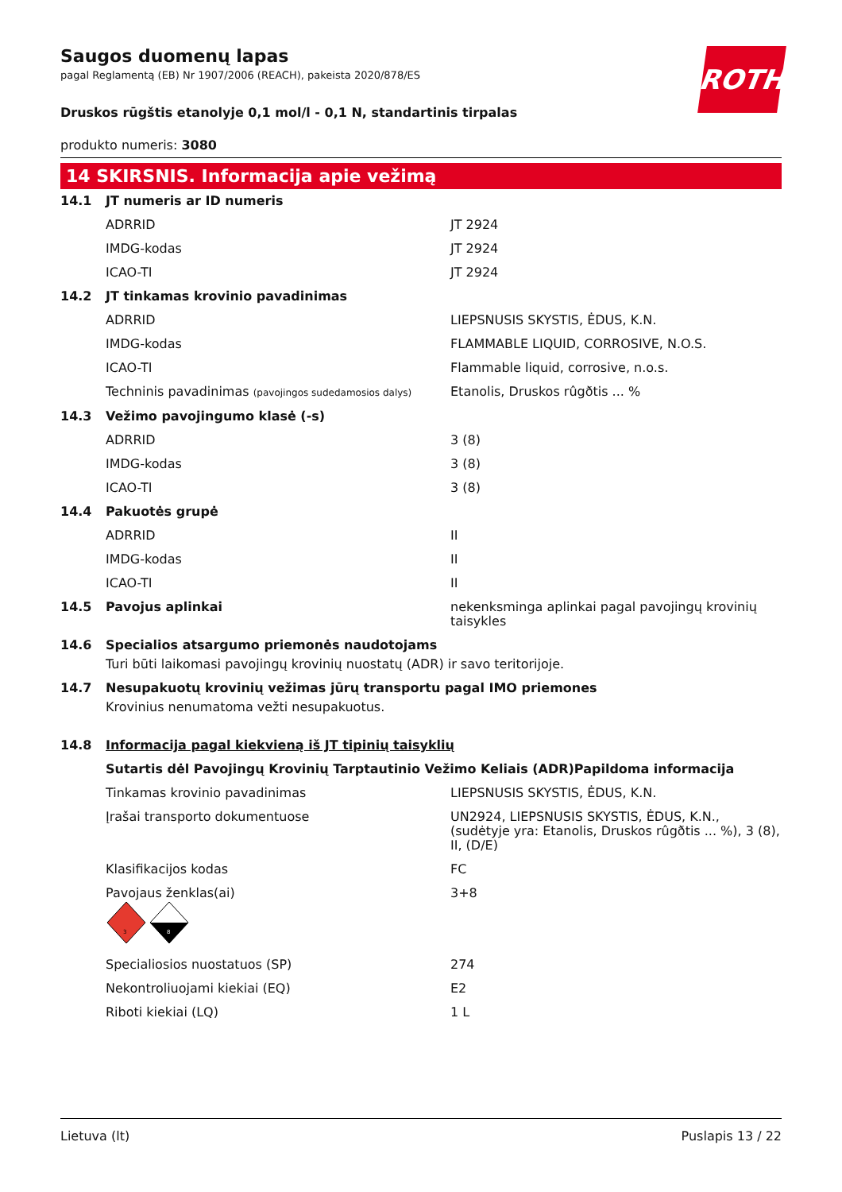ROTH
Saugos duomenų lapas
pagal Reglamentą (EB) Nr 1907/2006 (REACH), pakeista 2020/878/ES
Druskos rūgštis etanolyje 0,1 mol/l - 0,1 N, standartinis tirpalas
produkto numeris: 3080
14 SKIRSNIS. Informacija apie vežimą
| 14.1 | JT numeris ar ID numeris | |
| | ADRRID | JT 2924 |
| | IMDG-kodas | JT 2924 |
| | ICAO-TI | JT 2924 |
| 14.2 | JT tinkamas krovinio pavadinimas | |
| | ADRRID | LIEPSNUSIS SKYSTIS, ĖDUS, K.N. |
| | IMDG-kodas | FLAMMABLE LIQUID, CORROSIVE, N.O.S. |
| | ICAO-TI | Flammable liquid, corrosive, n.o.s. |
| | Techninis pavadinimas (pavojingos sudedamosios dalys) | Etanolis, Druskos rûgðtis ... % |
| 14.3 | Vežimo pavojingumo klasė (-s) | |
| | ADRRID | 3 (8) |
| | IMDG-kodas | 3 (8) |
| | ICAO-TI | 3 (8) |
| 14.4 | Pakuotės grupė | |
| | ADRRID | II |
| | IMDG-kodas | II |
| | ICAO-TI | II |
| 14.5 | Pavojus aplinkai | nekenksminga aplinkai pagal pavojingų krovinių taisykles |
| 14.6 | Specialios atsargumo priemonės naudotojams | |
| | Turi būti laikomasi pavojingų krovinių nuostatų (ADR) ir savo teritorijoje. | |
| 14.7 | Nesupakuotų krovinių vežimas jūrų transportu pagal IMO priemones | |
| | Krovinius nenumatoma vežti nesupakuotus. | |
| 14.8 | Informacija pagal kiekvieną iš JT tipinių taisyklių | |
| | Sutartis dėl Pavojingų Krovinių Tarptautinio Vežimo Keliais (ADR)Papildoma informacija | |
| | Tinkamas krovinio pavadinimas | LIEPSNUSIS SKYSTIS, ĖDUS, K.N. |
| | Įrašai transporto dokumentuose | UN2924, LIEPSNUSIS SKYSTIS, ĖDUS, K.N., (sudėtyje yra: Etanolis, Druskos rûgðtis ... %), 3 (8), II, (D/E) |
| | Klasifikacijos kodas | FC |
| | Pavojaus ženklas(ai) 3 8 | 3+8 |
| | Specialiosios nuostatuos (SP) | 274 |
| | Nekontroliuojami kiekiai (EQ) | E2 |
| | Riboti kiekiai (LQ) | 1 L |
Lietuva (lt) Puslapis 13 / 22